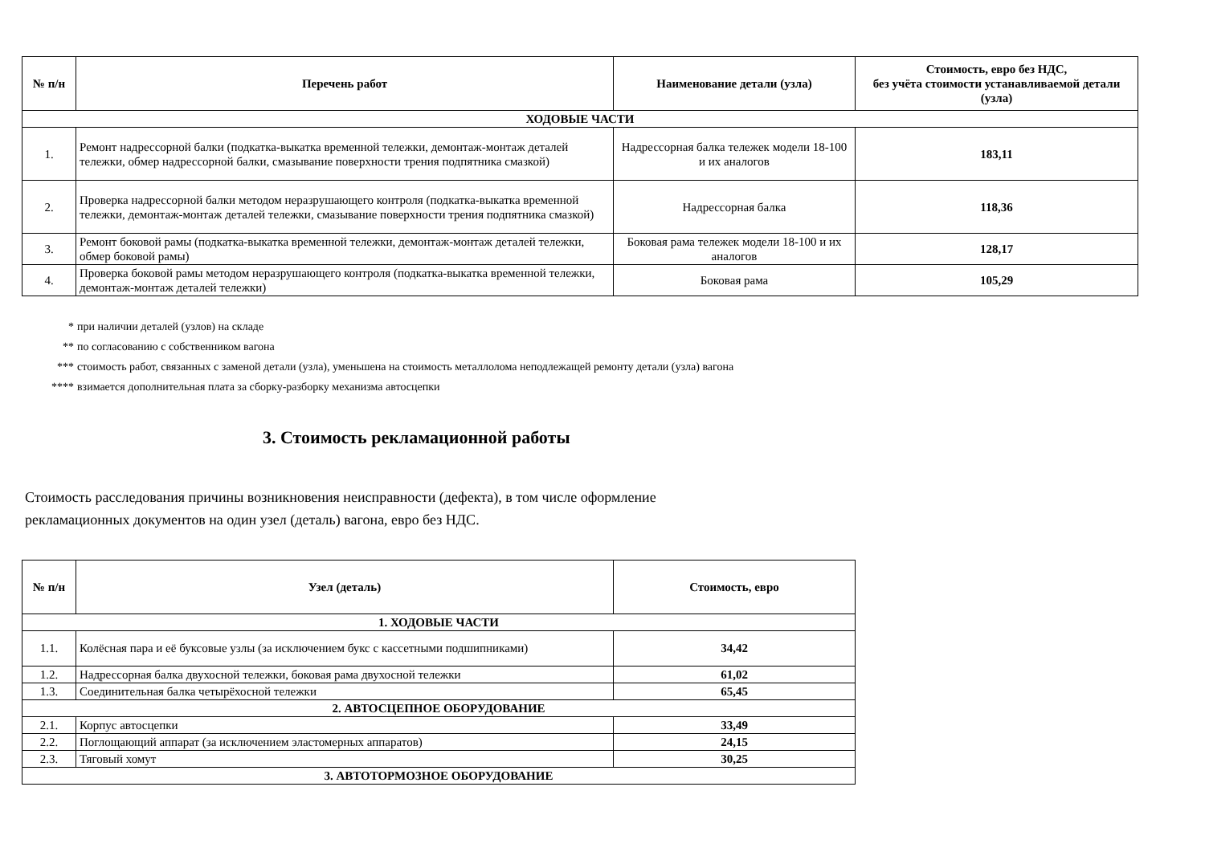| № п/н | Перечень работ | Наименование детали (узла) | Стоимость, евро без НДС, без учёта стоимости устанавливаемой детали (узла) |
| --- | --- | --- | --- |
| ХОДОВЫЕ ЧАСТИ | | | |
| 1. | Ремонт надрессорной балки (подкатка-выкатка временной тележки, демонтаж-монтаж деталей тележки, обмер надрессорной балки, смазывание поверхности трения подпятника смазкой) | Надрессорная балка тележек модели 18-100 и их аналогов | 183,11 |
| 2. | Проверка надрессорной балки методом неразрушающего контроля (подкатка-выкатка временной тележки, демонтаж-монтаж деталей тележки, смазывание поверхности трения подпятника смазкой) | Надрессорная балка | 118,36 |
| 3. | Ремонт боковой рамы (подкатка-выкатка временной тележки, демонтаж-монтаж деталей тележки, обмер боковой рамы) | Боковая рама тележек модели 18-100 и их аналогов | 128,17 |
| 4. | Проверка боковой рамы методом неразрушающего контроля (подкатка-выкатка временной тележки, демонтаж-монтаж деталей тележки) | Боковая рама | 105,29 |
* при наличии деталей (узлов) на складе
** по согласованию с собственником вагона
*** стоимость работ, связанных с заменой детали (узла), уменьшена на стоимость металлолома неподлежащей ремонту детали (узла) вагона
**** взимается дополнительная плата за сборку-разборку механизма автосцепки
3. Стоимость рекламационной работы
Стоимость расследования причины возникновения неисправности (дефекта), в том числе оформление
рекламационных документов на один узел (деталь) вагона, евро без НДС.
| № п/н | Узел (деталь) | Стоимость, евро |
| --- | --- | --- |
| 1. ХОДОВЫЕ ЧАСТИ | | |
| 1.1. | Колёсная пара и её буксовые узлы (за исключением букс с кассетными подшипниками) | 34,42 |
| 1.2. | Надрессорная балка двухосной тележки, боковая рама двухосной тележки | 61,02 |
| 1.3. | Соединительная балка четырёхосной тележки | 65,45 |
| 2. АВТОСЦЕПНОЕ ОБОРУДОВАНИЕ | | |
| 2.1. | Корпус автосцепки | 33,49 |
| 2.2. | Поглощающий аппарат (за исключением эластомерных аппаратов) | 24,15 |
| 2.3. | Тяговый хомут | 30,25 |
| 3. АВТОТОРМОЗНОЕ ОБОРУДОВАНИЕ | | |